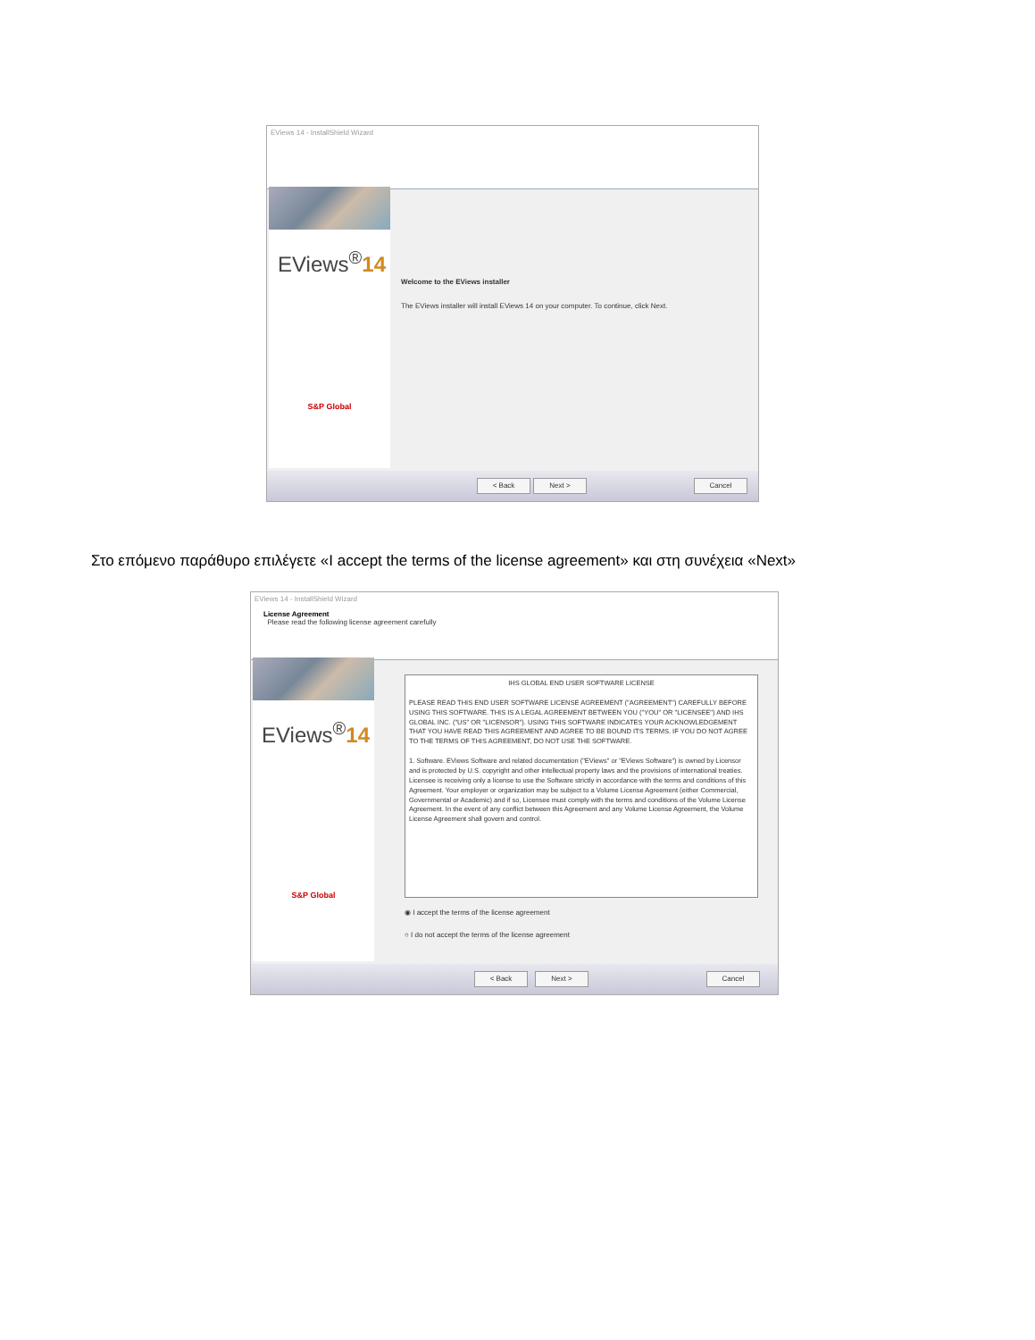EViews 14 - InstallShield Wizard
EViews<sup>®</sup>14
S&P Global
Welcome to the EViews installer
The EViews installer will install EViews 14 on your computer. To continue, click Next.
< Back Next > Cancel
Στο επόμενο παράθυρο επιλέγετε «I accept the terms of the license agreement» και στη συνέχεια «Next»
EViews 14 - InstallShield Wizard
License Agreement
Please read the following license agreement carefully
EViews<sup>®</sup>14
S&P Global
IHS GLOBAL END USER SOFTWARE LICENSE
PLEASE READ THIS END USER SOFTWARE LICENSE AGREEMENT ("AGREEMENT") CAREFULLY BEFORE USING THIS SOFTWARE. THIS IS A LEGAL AGREEMENT BETWEEN YOU ("YOU" OR "LICENSEE") AND IHS GLOBAL INC. ("US" OR "LICENSOR"). USING THIS SOFTWARE INDICATES YOUR ACKNOWLEDGEMENT THAT YOU HAVE READ THIS AGREEMENT AND AGREE TO BE BOUND ITS TERMS. IF YOU DO NOT AGREE TO THE TERMS OF THIS AGREEMENT, DO NOT USE THE SOFTWARE.
1. Software. EViews Software and related documentation ("EViews" or "EViews Software") is owned by Licensor and is protected by U.S. copyright and other intellectual property laws and the provisions of international treaties. Licensee is receiving only a license to use the Software strictly in accordance with the terms and conditions of this Agreement. Your employer or organization may be subject to a Volume License Agreement (either Commercial, Governmental or Academic) and if so, Licensee must comply with the terms and conditions of the Volume License Agreement. In the event of any conflict between this Agreement and any Volume License Agreement, the Volume License Agreement shall govern and control.
◉ I accept the terms of the license agreement
○ I do not accept the terms of the license agreement
< Back Next > Cancel